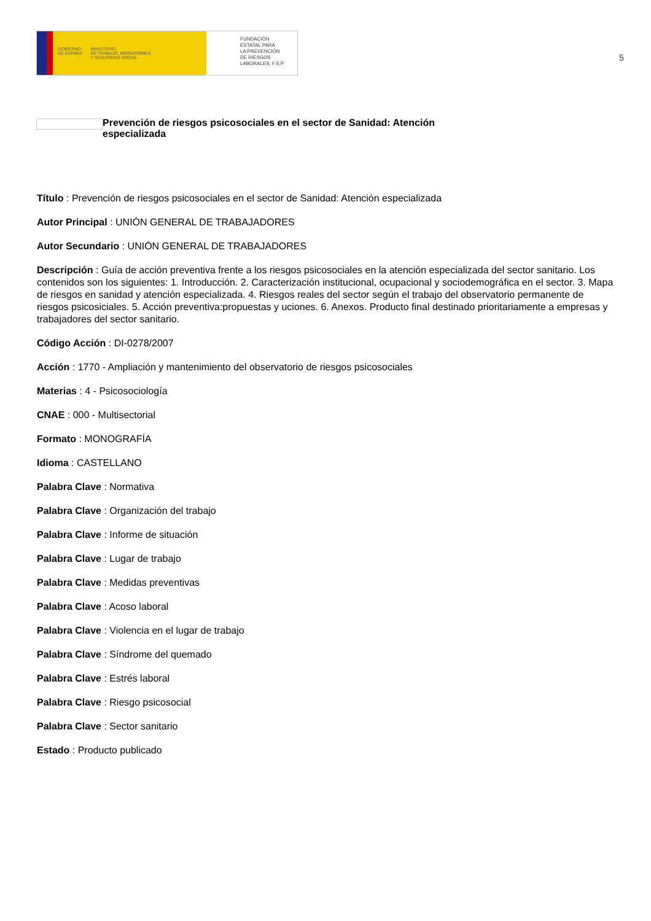GOBIERNO
DE ESPAÑA MINISTERIO
DE TRABAJO, MIGRACIONES
Y SEGURIDAD SOCIAL
FUNDACIÓN
ESTATAL PARA
LA PREVENCIÓN
DE RIESGOS
LABORALES, F.S.P.
5
Prevención de riesgos psicosociales en el sector de Sanidad: Atención especializada
Título : Prevención de riesgos psicosociales en el sector de Sanidad: Atención especializada
Autor Principal : UNIÓN GENERAL DE TRABAJADORES
Autor Secundario : UNIÓN GENERAL DE TRABAJADORES
Descripción : Guía de acción preventiva frente a los riesgos psicosociales en la atención especializada del sector sanitario. Los contenidos son los siguientes: 1. Introducción. 2. Caracterización institucional, ocupacional y sociodemográfica en el sector. 3. Mapa de riesgos en sanidad y atención especializada. 4. Riesgos reales del sector según el trabajo del observatorio permanente de riesgos psicosiciales. 5. Acción preventiva:propuestas y uciones. 6. Anexos. Producto final destinado prioritariamente a empresas y trabajadores del sector sanitario.
Código Acción : DI-0278/2007
Acción : 1770 - Ampliación y mantenimiento del observatorio de riesgos psicosociales
Materias : 4 - Psicosociología
CNAE : 000 - Multisectorial
Formato : MONOGRAFÍA
Idioma : CASTELLANO
Palabra Clave : Normativa
Palabra Clave : Organización del trabajo
Palabra Clave : Informe de situación
Palabra Clave : Lugar de trabajo
Palabra Clave : Medidas preventivas
Palabra Clave : Acoso laboral
Palabra Clave : Violencia en el lugar de trabajo
Palabra Clave : Síndrome del quemado
Palabra Clave : Estrés laboral
Palabra Clave : Riesgo psicosocial
Palabra Clave : Sector sanitario
Estado : Producto publicado